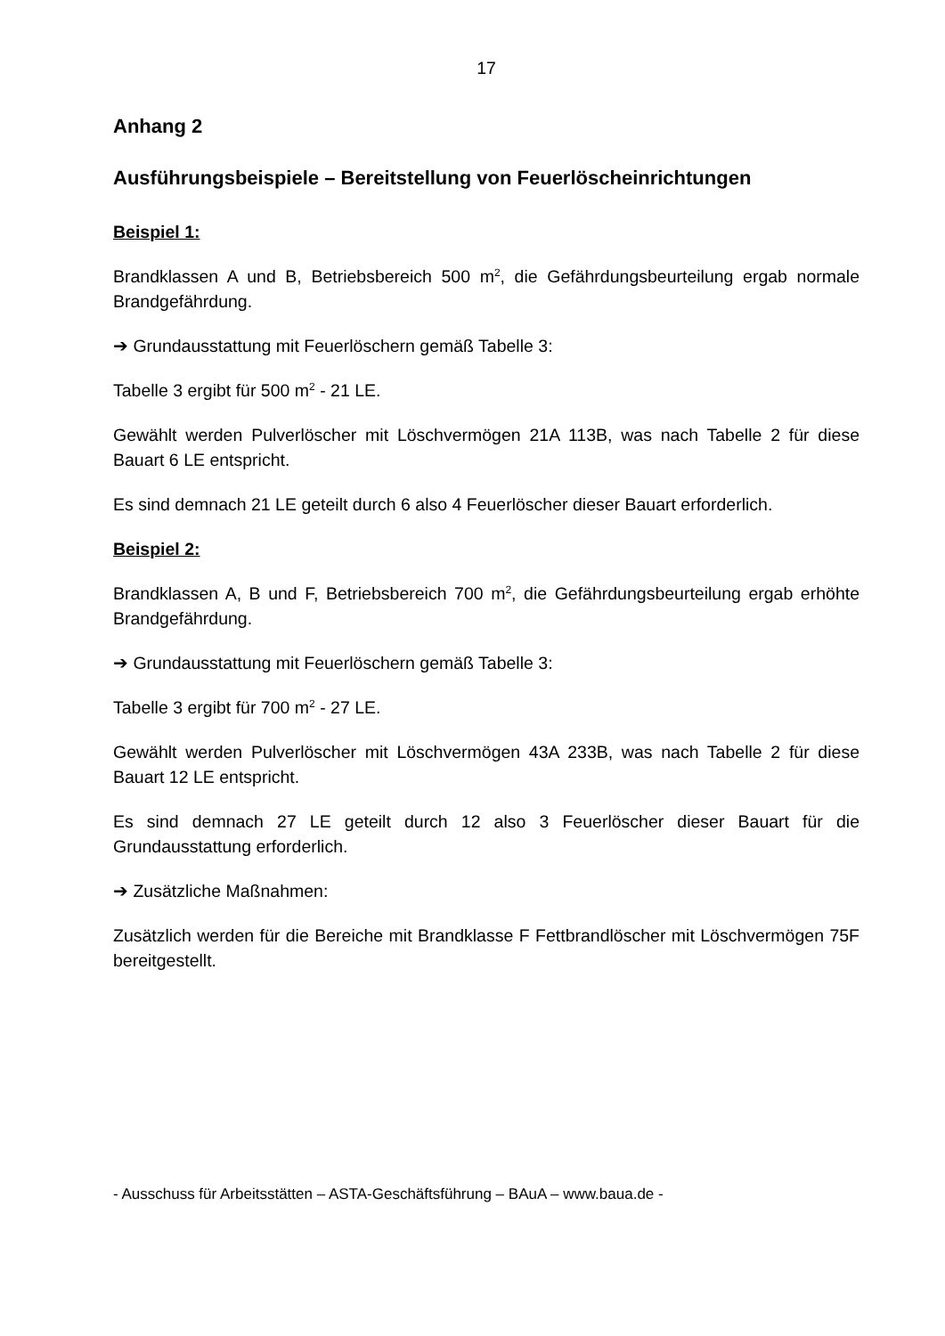17
Anhang 2
Ausführungsbeispiele – Bereitstellung von Feuerlöscheinrichtungen
Beispiel 1:
Brandklassen A und B, Betriebsbereich 500 m<sup>2</sup>, die Gefährdungsbeurteilung ergab normale Brandgefährdung.
➔ Grundausstattung mit Feuerlöschern gemäß Tabelle 3:
Tabelle 3 ergibt für 500 m<sup>2</sup> - 21 LE.
Gewählt werden Pulverlöscher mit Löschvermögen 21A 113B, was nach Tabelle 2 für diese Bauart 6 LE entspricht.
Es sind demnach 21 LE geteilt durch 6 also 4 Feuerlöscher dieser Bauart erforderlich.
Beispiel 2:
Brandklassen A, B und F, Betriebsbereich 700 m<sup>2</sup>, die Gefährdungsbeurteilung ergab erhöhte Brandgefährdung.
➔ Grundausstattung mit Feuerlöschern gemäß Tabelle 3:
Tabelle 3 ergibt für 700 m<sup>2</sup> - 27 LE.
Gewählt werden Pulverlöscher mit Löschvermögen 43A 233B, was nach Tabelle 2 für diese Bauart 12 LE entspricht.
Es sind demnach 27 LE geteilt durch 12 also 3 Feuerlöscher dieser Bauart für die Grundausstattung erforderlich.
➔ Zusätzliche Maßnahmen:
Zusätzlich werden für die Bereiche mit Brandklasse F Fettbrandlöscher mit Löschvermögen 75F bereitgestellt.
- Ausschuss für Arbeitsstätten – ASTA-Geschäftsführung – BAuA – www.baua.de -